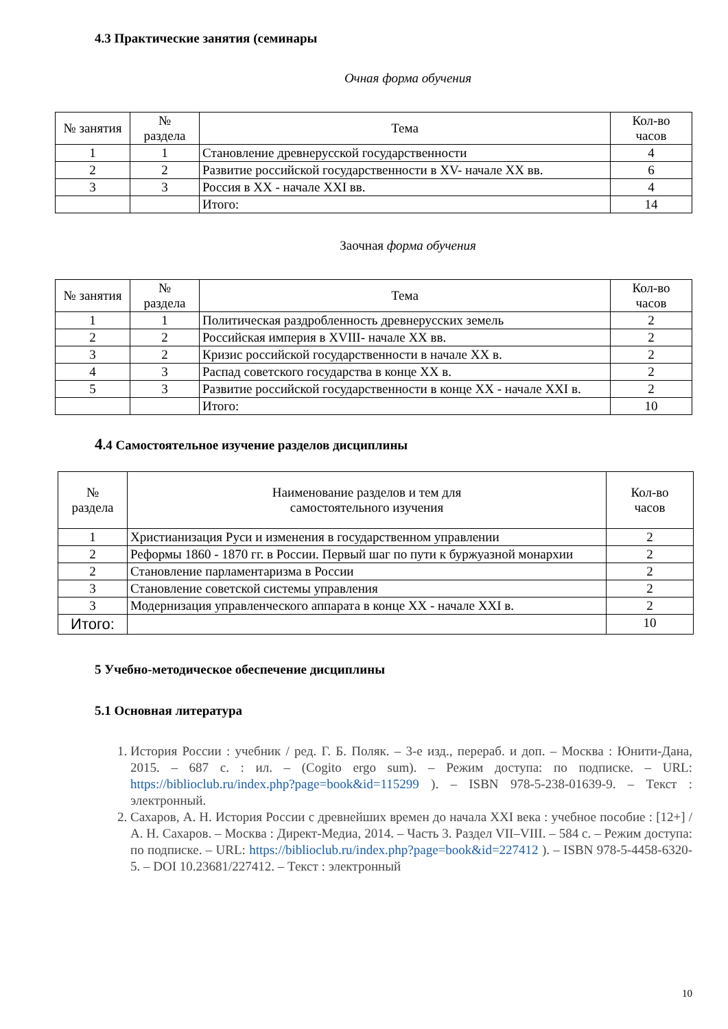4.3 Практические занятия (семинары
Очная форма обучения
| № занятия | № раздела | Тема | Кол-во часов |
| --- | --- | --- | --- |
| 1 | 1 | Становление древнерусской государственности | 4 |
| 2 | 2 | Развитие российской государственности в XV- начале XX вв. | 6 |
| 3 | 3 | Россия в XX - начале XXI вв. | 4 |
| | | Итого: | 14 |
Заочная форма обучения
| № занятия | № раздела | Тема | Кол-во часов |
| --- | --- | --- | --- |
| 1 | 1 | Политическая раздробленность древнерусских земель | 2 |
| 2 | 2 | Российская империя в XVIII- начале XX вв. | 2 |
| 3 | 2 | Кризис российской государственности в начале XX в. | 2 |
| 4 | 3 | Распад советского государства в конце XX в. | 2 |
| 5 | 3 | Развитие российской государственности в конце XX - начале XXI в. | 2 |
| | | Итого: | 10 |
4.4 Самостоятельное изучение разделов дисциплины
| № раздела | Наименование разделов и тем для самостоятельного изучения | Кол-во часов |
| --- | --- | --- |
| 1 | Христианизация Руси и изменения в государственном управлении | 2 |
| 2 | Реформы 1860 - 1870 гг. в России. Первый шаг по пути к буржуазной монархии | 2 |
| 2 | Становление парламентаризма в России | 2 |
| 3 | Становление советской системы управления | 2 |
| 3 | Модернизация управленческого аппарата в конце XX - начале XXI в. | 2 |
| Итого: | | 10 |
5 Учебно-методическое обеспечение дисциплины
5.1 Основная литература
1. История России : учебник / ред. Г. Б. Поляк. – 3-е изд., перераб. и доп. – Москва : Юнити-Дана, 2015. – 687 с. : ил. – (Cogito ergo sum). – Режим доступа: по подписке. – URL: https://biblioclub.ru/index.php?page=book&id=115299 ). – ISBN 978-5-238-01639-9. – Текст : электронный.
2. Сахаров, А. Н. История России с древнейших времен до начала XXI века : учебное пособие : [12+] / А. Н. Сахаров. – Москва : Директ-Медиа, 2014. – Часть 3. Раздел VII–VIII. – 584 с. – Режим доступа: по подписке. – URL: https://biblioclub.ru/index.php?page=book&id=227412 ). – ISBN 978-5-4458-6320-5. – DOI 10.23681/227412. – Текст : электронный
10